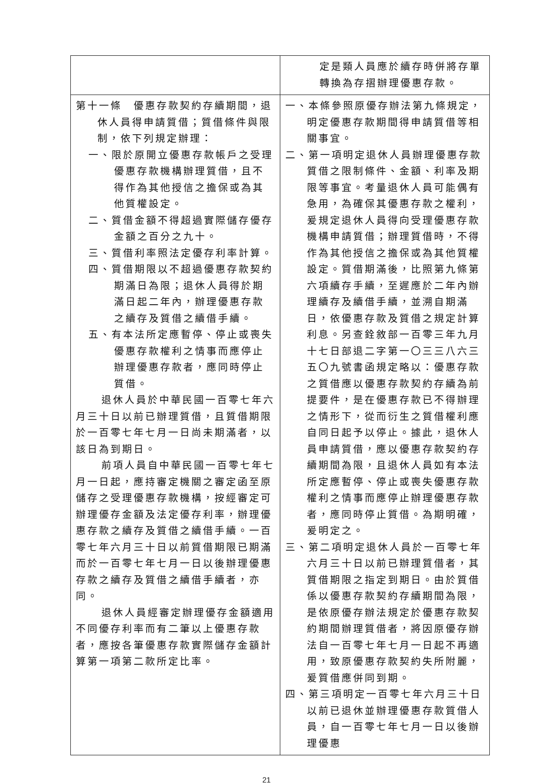| | 定是類人員應於續存時併將存單轉換為存摺辦理優惠存款。 |
| 第十一條 優惠存款契約存續期間，退休人員得申請質借；質借條件與限制，依下列規定辦理： 一、限於原開立優惠存款帳戶之受理優惠存款機構辦理質借，且不得作為其他授信之擔保或為其他質權設定。 二、質借金額不得超過實際儲存優存金額之百分之九十。 三、質借利率照法定優存利率計算。 四、質借期限以不超過優惠存款契約期滿日為限；退休人員得於期滿日起二年內，辦理優惠存款之續存及質借之續借手續。 五、有本法所定應暫停、停止或喪失優惠存款權利之情事而應停止辦理優惠存款者，應同時停止質借。 退休人員於中華民國一百零七年六月三十日以前已辦理質借，且質借期限於一百零七年七月一日尚未期滿者，以該日為到期日。 前項人員自中華民國一百零七年七月一日起，應持審定機關之審定函至原儲存之受理優惠存款機構，按經審定可辦理優存金額及法定優存利率，辦理優惠存款之續存及質借之續借手續。一百零七年六月三十日以前質借期限已期滿而於一百零七年七月一日以後辦理優惠存款之續存及質借之續借手續者，亦同。 退休人員經審定辦理優存金額適用不同優存利率而有二筆以上優惠存款者，應按各筆優惠存款實際儲存金額計算第一項第二款所定比率。 | 一、本條參照原優存辦法第九條規定，明定優惠存款期間得申請質借等相關事宜。 二、第一項明定退休人員辦理優惠存款質借之限制條件、金額、利率及期限等事宜。考量退休人員可能偶有急用，為確保其優惠存款之權利，爰規定退休人員得向受理優惠存款機構申請質借；辦理質借時，不得作為其他授信之擔保或為其他質權設定。質借期滿後，比照第九條第六項續存手續，至遲應於二年內辦理續存及續借手續，並溯自期滿日，依優惠存款及質借之規定計算利息。另查銓敘部一百零三年九月十七日部退二字第一〇三三八六三五〇九號書函規定略以：優惠存款之質借應以優惠存款契約存續為前提要件，是在優惠存款已不得辦理之情形下，從而衍生之質借權利應自同日起予以停止。據此，退休人員申請質借，應以優惠存款契約存續期間為限，且退休人員如有本法所定應暫停、停止或喪失優惠存款權利之情事而應停止辦理優惠存款者，應同時停止質借。為期明確，爰明定之。 三、第二項明定退休人員於一百零七年六月三十日以前已辦理質借者，其質借期限之指定到期日。由於質借係以優惠存款契約存續期間為限，是依原優存辦法規定於優惠存款契約期間辦理質借者，將因原優存辦法自一百零七年七月一日起不再適用，致原優惠存款契約失所附麗，爰質借應併同到期。 四、第三項明定一百零七年六月三十日以前已退休並辦理優惠存款質借人員，自一百零七年七月一日以後辦理優惠 |
21